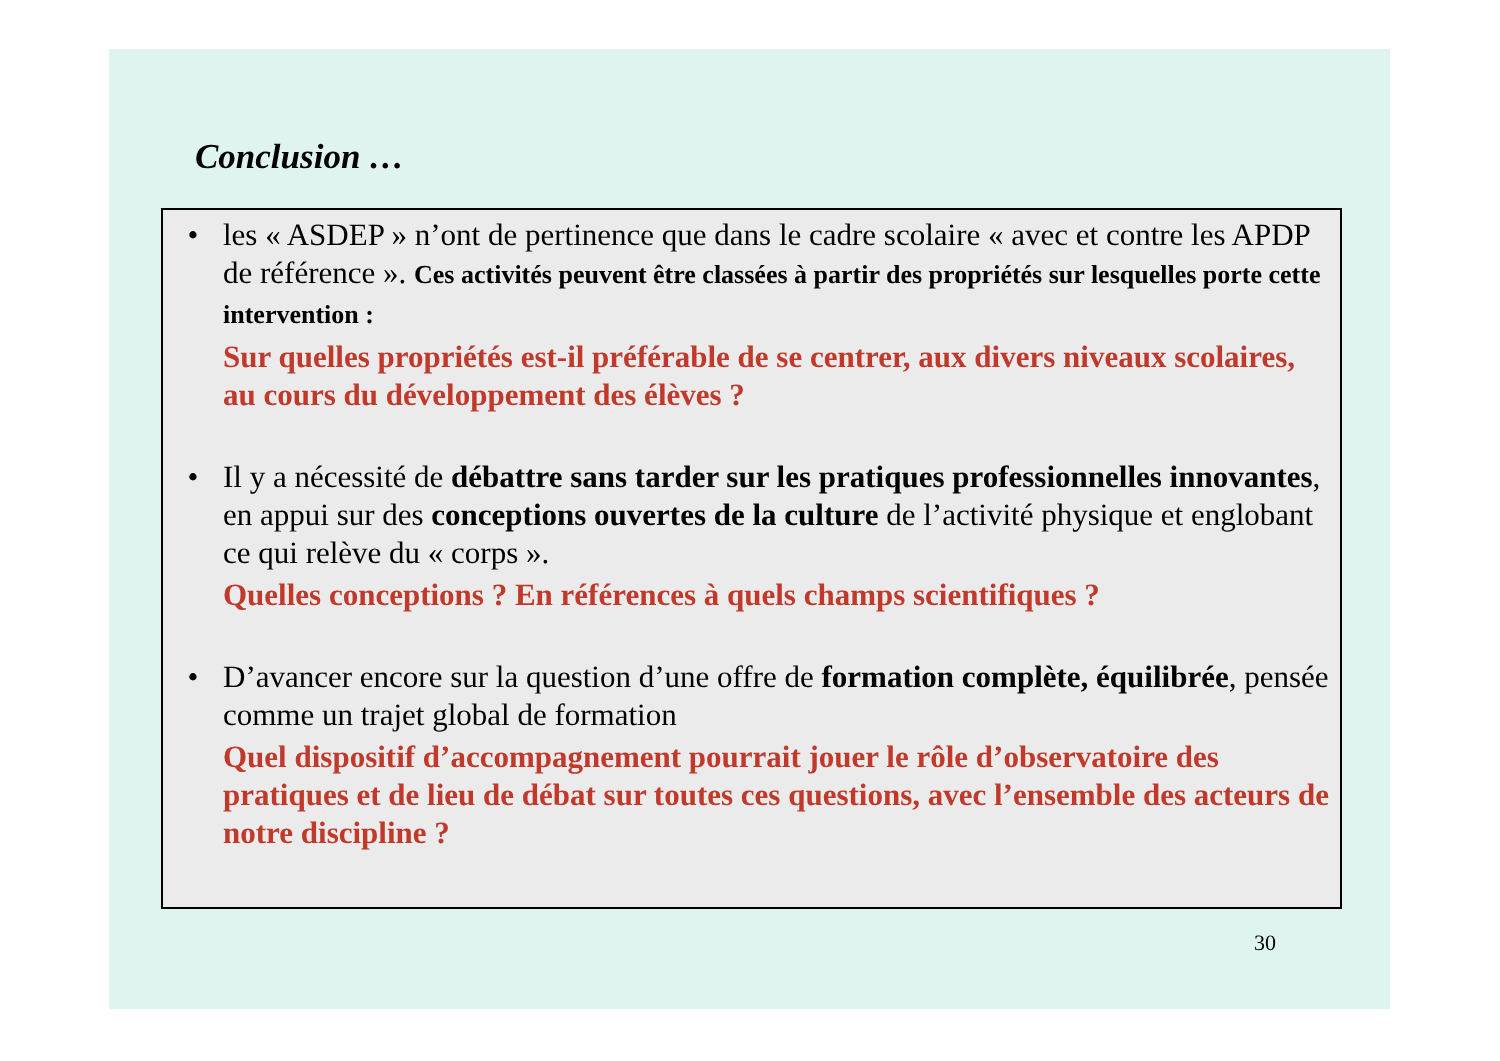Conclusion …
• les « ASDEP » n’ont de pertinence que dans le cadre scolaire « avec et contre les APDP de référence ». Ces activités peuvent être classées à partir des propriétés sur lesquelles porte cette intervention :
Sur quelles propriétés est-il préférable de se centrer, aux divers niveaux scolaires, au cours du développement des élèves ?
• Il y a nécessité de débattre sans tarder sur les pratiques professionnelles innovantes, en appui sur des conceptions ouvertes de la culture de l’activité physique et englobant ce qui relève du « corps ».
Quelles conceptions ? En références à quels champs scientifiques ?
• D’avancer encore sur la question d’une offre de formation complète, équilibrée, pensée comme un trajet global de formation
Quel dispositif d’accompagnement pourrait jouer le rôle d’observatoire des pratiques et de lieu de débat sur toutes ces questions, avec l’ensemble des acteurs de notre discipline ?
30